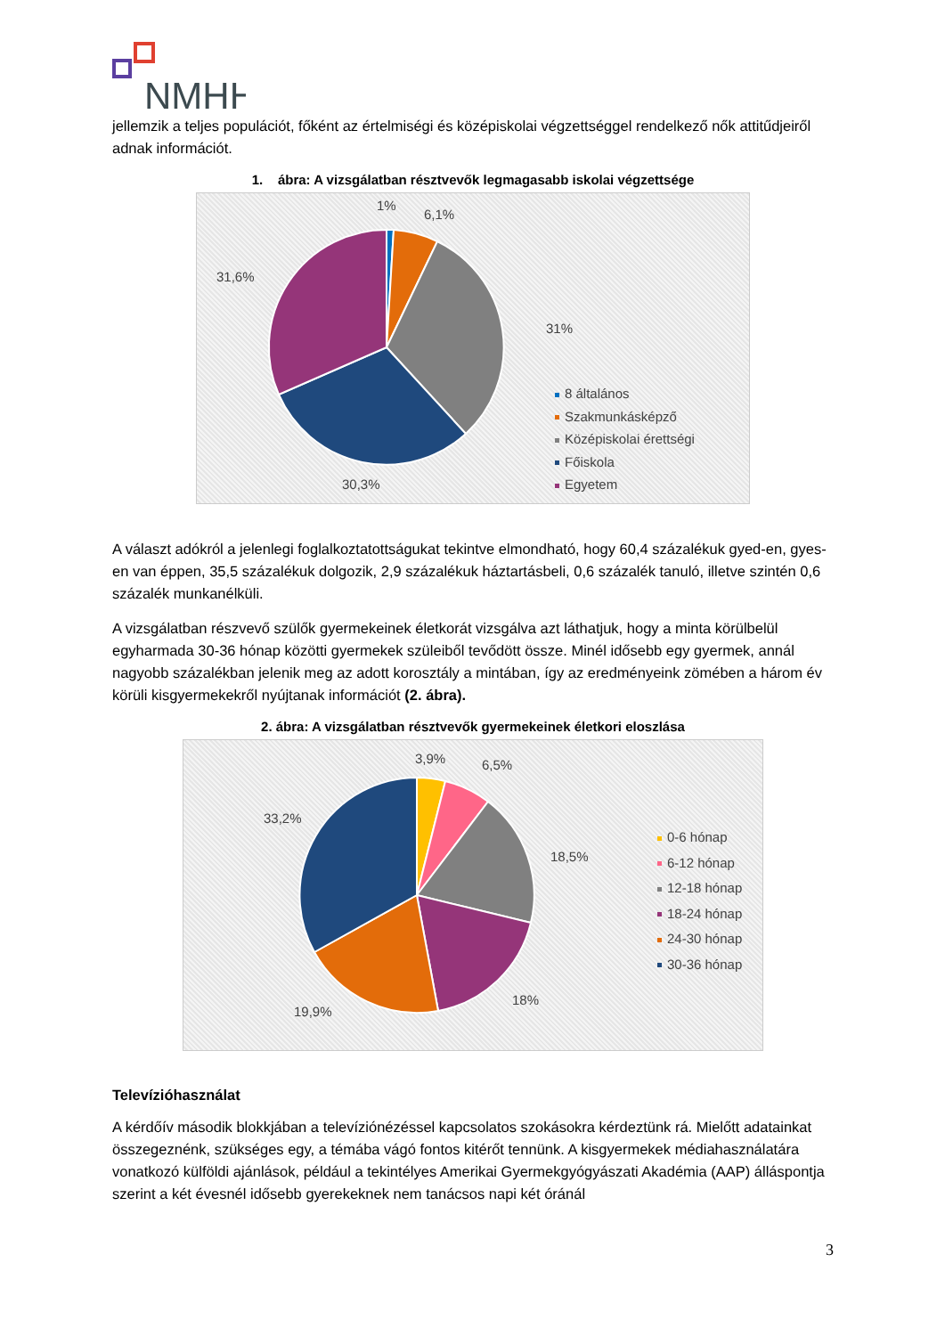NMHH
jellemzik a teljes populációt, főként az értelmiségi és középiskolai végzettséggel rendelkező nők attitűdjeiről adnak információt.
1. ábra: A vizsgálatban résztvevők legmagasabb iskolai végzettsége
1%
6,1%
31,6%
31%
30,3%
8 általános
Szakmunkásképző
Középiskolai érettségi
Főiskola
Egyetem
A választ adókról a jelenlegi foglalkoztatottságukat tekintve elmondható, hogy 60,4 százalékuk gyed-en, gyes-en van éppen, 35,5 százalékuk dolgozik, 2,9 százalékuk háztartásbeli, 0,6 százalék tanuló, illetve szintén 0,6 százalék munkanélküli.
A vizsgálatban részvevő szülők gyermekeinek életkorát vizsgálva azt láthatjuk, hogy a minta körülbelül egyharmada 30-36 hónap közötti gyermekek szüleiből tevődött össze. Minél idősebb egy gyermek, annál nagyobb százalékban jelenik meg az adott korosztály a mintában, így az eredményeink zömében a három év körüli kisgyermekekről nyújtanak információt (2. ábra).
2. ábra: A vizsgálatban résztvevők gyermekeinek életkori eloszlása
3,9% 6,5%
33,2%
18,5%
18%
19,9%
0-6 hónap
6-12 hónap
12-18 hónap
18-24 hónap
24-30 hónap
30-36 hónap
Televízióhasználat
A kérdőív második blokkjában a televíziónézéssel kapcsolatos szokásokra kérdeztünk rá. Mielőtt adatainkat összegeznénk, szükséges egy, a témába vágó fontos kitérőt tennünk. A kisgyermekek médiahasználatára vonatkozó külföldi ajánlások, például a tekintélyes Amerikai Gyermekgyógyászati Akadémia (AAP) álláspontja szerint a két évesnél idősebb gyerekeknek nem tanácsos napi két óránál
3